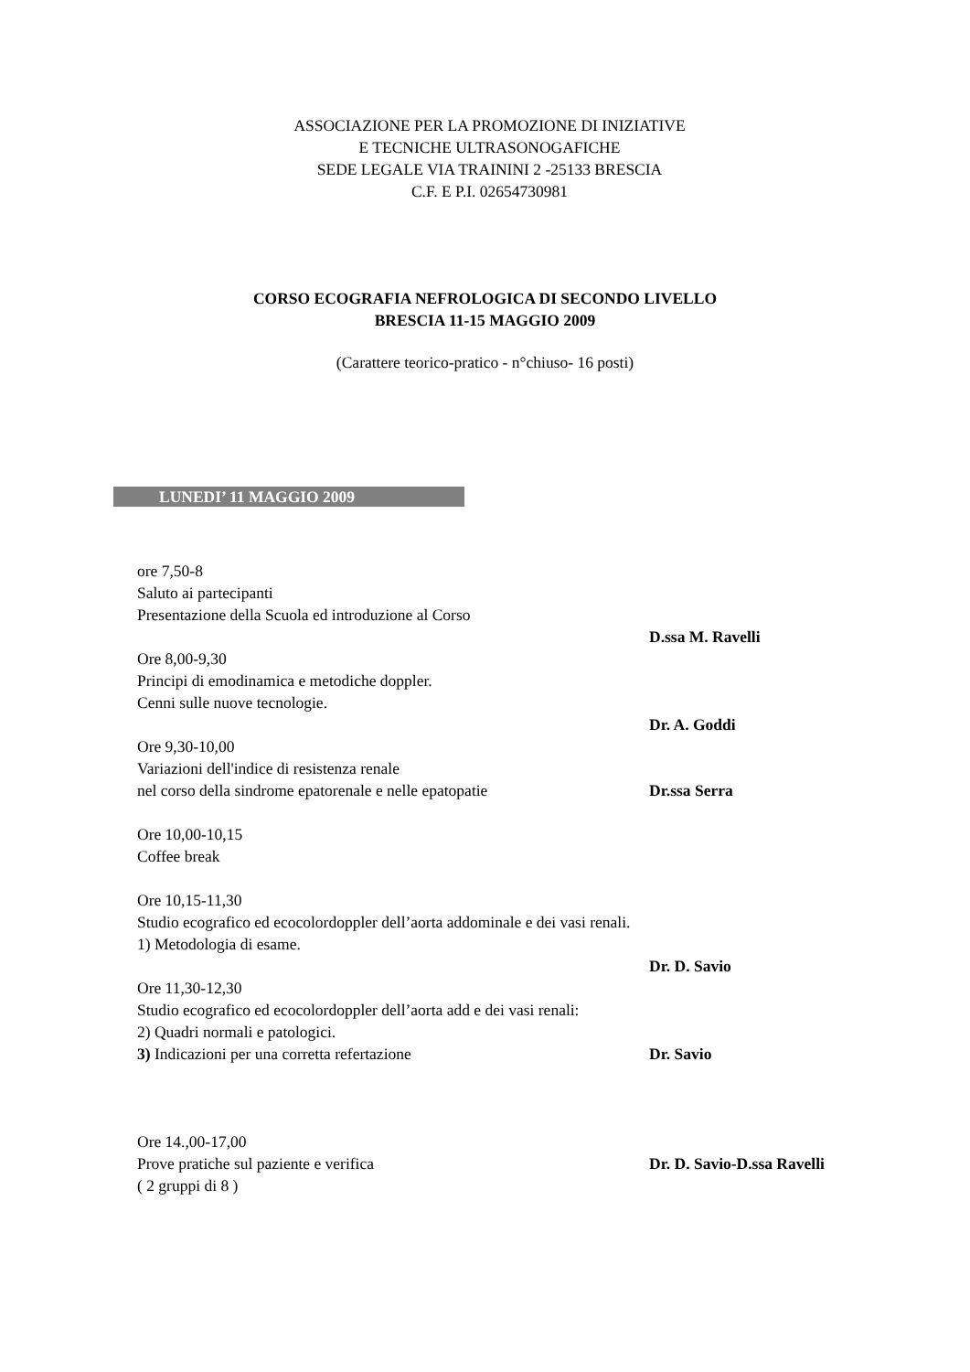ASSOCIAZIONE PER LA PROMOZIONE DI INIZIATIVE
E TECNICHE ULTRASONOGAFICHE
SEDE LEGALE VIA TRAININI 2 -25133 BRESCIA
C.F. E P.I. 02654730981
CORSO ECOGRAFIA NEFROLOGICA DI SECONDO LIVELLO
BRESCIA 11-15 MAGGIO 2009
(Carattere teorico-pratico - n°chiuso- 16 posti)
LUNEDI’ 11 MAGGIO 2009
ore 7,50-8
Saluto ai partecipanti
Presentazione della Scuola ed introduzione al Corso
D.ssa M. Ravelli
Ore 8,00-9,30
Principi di emodinamica e metodiche doppler.
Cenni sulle nuove tecnologie.
Dr. A. Goddi
Ore 9,30-10,00
Variazioni dell'indice di resistenza renale
nel corso della sindrome epatorenale e nelle epatopatie Dr.ssa Serra
Ore 10,00-10,15
Coffee break
Ore 10,15-11,30
Studio ecografico ed ecocolordoppler dell’aorta addominale e dei vasi renali.
1) Metodologia di esame.
Dr. D. Savio
Ore 11,30-12,30
Studio ecografico ed ecocolordoppler dell’aorta add e dei vasi renali:
2) Quadri normali e patologici.
3) Indicazioni per una corretta refertazione Dr. Savio
Ore 14.,00-17,00
Prove pratiche sul paziente e verifica Dr. D. Savio-D.ssa Ravelli
( 2 gruppi di 8 )